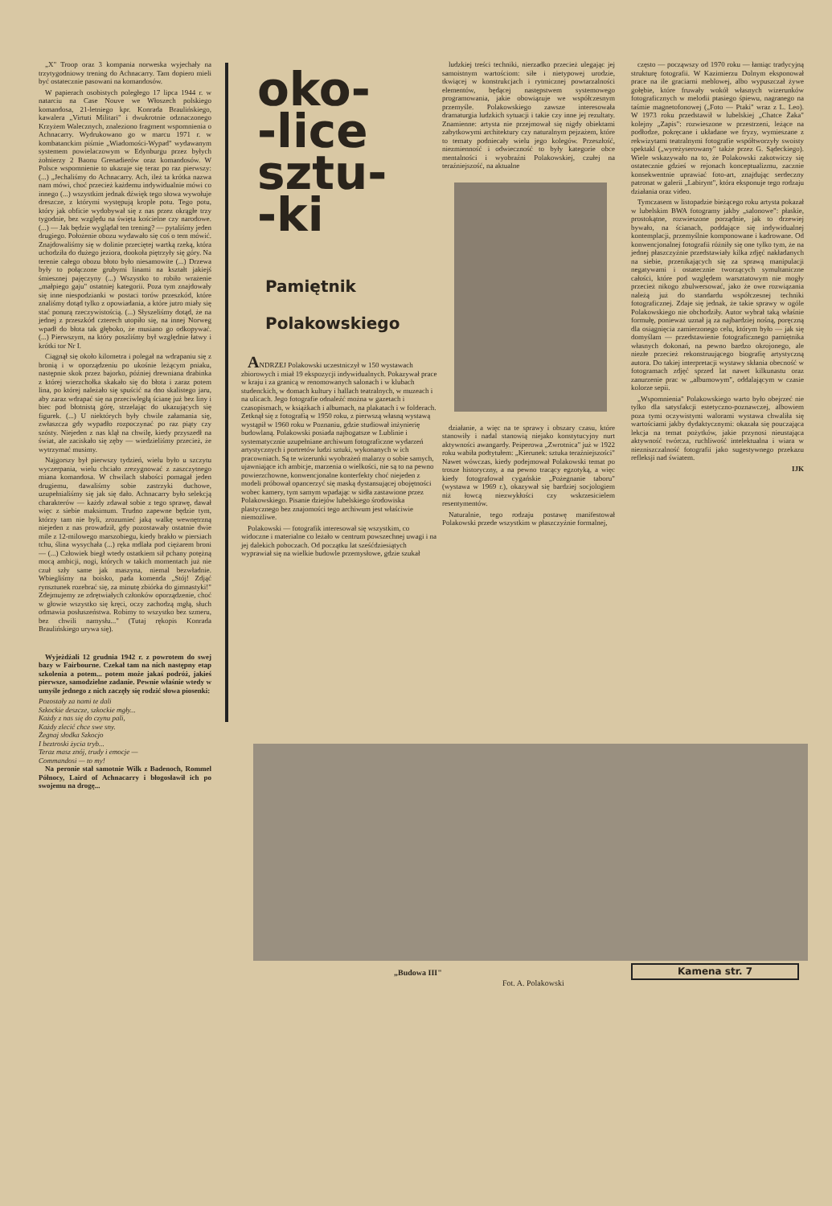„X" Troop oraz 3 kompania norweska wyjechały na trzytygodniowy trening do Achnacarry. Tam dopiero mieli być ostatecznie pasowani na komandosów.
W papierach osobistych poległego 17 lipca 1944 r. w natarciu na Case Nouve we Włoszech polskiego komandosa, 21-letniego kpr. Konrada Braulińskiego, kawalera „Virtuti Militari" i dwukrotnie odznaczonego Krzyżem Walecznych, znaleziono fragment wspomnienia o Achnacarry. Wydrukowano go w marcu 1971 r. w kombatanckim piśmie „Wiadomości-Wypad" wydawanym systemem powielaczowym w Edynburgu przez byłych żołnierzy 2 Baonu Grenadierów oraz komandosów. W Polsce wspomnienie to ukazuje się teraz po raz pierwszy: (...) „Jechaliśmy do Achnacarry. Ach, ileż ta krótka nazwa nam mówi, choć przecież każdemu indywidualnie mówi co innego (...) wszystkim jednak dźwięk tego słowa wywołuje dreszcze, z którymi występują krople potu. Tego potu, który jak obficie wydobywał się z nas przez okrągłe trzy tygodnie, bez względu na święta kościelne czy narodowe. (...) — Jak będzie wyglądał ten trening? — pytaliśmy jeden drugiego. Położenie obozu wydawało się coś o tem mówić. Znajdowaliśmy się w dolinie przeciętej wartką rzeką, która uchodziła do dużego jeziora, dookoła piętrzyły się góry. Na terenie całego obozu błoto było niesamowite (...) Drzewa były to połączone grubymi linami na kształt jakiejś śmiesznej pajęczyny (...) Wszystko to robiło wrażenie „małpiego gaju" ostatniej kategorii. Poza tym znajdowały się inne niespodzianki w postaci torów przeszkód, które znaliśmy dotąd tylko z opowiadania, a które jutro miały się stać ponurą rzeczywistością. (...) Słyszeliśmy dotąd, że na jednej z przeszkód czterech utopiło się, na innej Norweg wpadł do błota tak głęboko, że musiano go odkopywać. (...) Pierwszym, na który poszliśmy był względnie łatwy i krótki tor Nr I.
Ciągnął się około kilometra i polegał na wdrapaniu się z bronią i w oporządzeniu po ukośnie leżącym pniaku, następnie skok przez bajorko, później drewniana drabinka z której wierzchołka skakało się do błota i zaraz potem lina, po której należało się spuścić na dno skalistego jaru, aby zaraz wdrapać się na przeciwległą ścianę już bez liny i biec pod błotnistą górę, strzelając do ukazujących się figurek. (...) U niektórych były chwile załamania się, zwłaszcza gdy wypadło rozpoczynać po raz piąty czy szósty. Niejeden z nas klął na chwilę, kiedy przyszedł na świat, ale zaciskało się zęby — wiedzieliśmy przecież, że wytrzymać musimy.
Najgorszy był pierwszy tydzień, wielu było u szczytu wyczerpania, wielu chciało zrezygnować z zaszczytnego miana komandosa. W chwilach słabości pomagał jeden drugiemu, dawaliśmy sobie zastrzyki duchowe, uzupełnialiśmy się jak się dało. Achnacarry było selekcją charakterów — każdy zdawał sobie z tego sprawę, dawał więc z siebie maksimum. Trudno zapewne będzie tym, którzy tam nie byli, zrozumieć jaką walkę wewnętrzną niejeden z nas prowadził, gdy pozostawały ostatnie dwie mile z 12-milowego marszobiegu, kiedy brakło w piersiach tchu, ślina wysychała (...) ręka mdlała pod ciężarem broni — (...) Człowiek biegł wtedy ostatkiem sił pchany potężną mocą ambicji, nogi, których w takich momentach już nie czuł szły same jak maszyna, niemal bezwładnie. Wbiegliśmy na boisko, pada komenda „Stój! Zdjąć rynsztunek rozebrać się, za minutę zbiórka do gimnastyki!" Zdejmujemy ze zdrętwiałych członków oporządzenie, choć w głowie wszystko się kręci, oczy zachodzą mgłą, słuch odmawia posłuszeństwa. Robimy to wszystko bez szmeru, bez chwili namysłu..." (Tutaj rękopis Konrada Braulińskiego urywa się).
Wyjeżdżali 12 grudnia 1942 r. z powrotem do swej bazy w Fairbourne. Czekał tam na nich następny etap szkolenia a potem... potem może jakaś podróż, jakieś pierwsze, samodzielne zadanie. Pewnie właśnie wtedy w umyśle jednego z nich zaczęły się rodzić słowa piosenki:
Pozostały za nami te dali
Szkockie deszcze, szkockie mgły...
Każdy z nas się do czynu pali,
Każdy zlecić chce swe sny.
Żegnaj słodka Szkocjo
I beztroski życia tryb...
Teraz masz znój, trudy i emocje —
Commandosi — to my!
Na peronie stał samotnie Wilk z Badenoch, Rommel Północy, Laird of Achnacarry i błogosławił ich po swojemu na drogę...
oko-
-lice
sztu-
-ki
Pamiętnik
Polakowskiego
ANDRZEJ Polakowski uczestniczył w 150 wystawach zbiorowych i miał 19 ekspozycji indywidualnych. Pokazywał prace w kraju i za granicą w renomowanych salonach i w klubach studenckich, w domach kultury i hallach teatralnych, w muzeach i na ulicach. Jego fotografie odnaleźć można w gazetach i czasopismach, w książkach i albumach, na plakatach i w folderach. Zetknął się z fotografią w 1950 roku, z pierwszą własną wystawą wystąpił w 1960 roku w Poznaniu, gdzie studiował inżynierię budowlaną. Polakowski posiada najbogatsze w Lublinie i systematycznie uzupełniane archiwum fotograficzne wydarzeń artystycznych i portretów ludzi sztuki, wykonanych w ich pracowniach. Są te wizerunki wyobrażeń malarzy o sobie samych, ujawniające ich ambicje, marzenia o wielkości, nie są to na pewno powierzchowne, konwencjonalne konterfekty choć niejeden z modeli próbował opancerzyć się maską dystansującej obojętności wobec kamery, tym samym wpadając w sidła zastawione przez Polakowskiego. Pisanie dziejów lubelskiego środowiska plastycznego bez znajomości tego archiwum jest właściwie niemożliwe.
Polakowski — fotografik interesował się wszystkim, co widoczne i materialne co leżało w centrum powszechnej uwagi i na jej dalekich poboczach. Od początku lat sześćdziesiątych wyprawiał się na wielkie budowle przemysłowe, gdzie szukał
ludzkiej treści techniki, nierzadko przecież ulegając jej samoistnym wartościom: siłe i nietypowej urodzie, tkwiącej w konstrukcjach i rytmicznej powtarzalności elementów, będącej następstwem systemowego programowania, jakie obowiązuje we współczesnym przemyśle. Polakowskiego zawsze interesowała dramaturgia ludzkich sytuacji i takie czy inne jej rezultaty. Znamienne: artysta nie przejmował się nigdy obiektami zabytkowymi architektury czy naturalnym pejzażem, które to tematy podniecały wielu jego kolegów. Przeszłość, niezmienność i odwieczność to były kategorie obce mentalności i wyobraźni Polakowskiej, czułej na teraźniejszość, na aktualne
działanie, a więc na te sprawy i obszary czasu, które stanowiły i nadal stanowią niejako konstytucyjny nurt aktywności awangardy. Peiperowa „Zwrotnica" już w 1922 roku wabiła podtytułem: „Kierunek: sztuka teraźniejszości" Nawet wówczas, kiedy podejmował Polakowski temat po trosze historyczny, a na pewno tracący egzotyką, a więc kiedy fotografował cygańskie „Pożegnanie taboru" (wystawa w 1969 r.), okazywał się bardziej socjologiem niż łowcą niezwykłości czy wskrzesicielem resentymentów.
Naturalnie, tego rodzaju postawę manifestował Polakowski przede wszystkim w płaszczyźnie formalnej,
często — począwszy od 1970 roku — łamiąc tradycyjną strukturę fotografii. W Kazimierzu Dolnym eksponował prace na ile graciarni meblowej, albo wypuszczał żywe gołębie, które fruwały wokół własnych wizerunków fotograficznych w melodii ptasiego śpiewu, nagranego na taśmie magnetofonowej („Foto — Ptaki" wraz z L. Leo). W 1973 roku przedstawił w lubelskiej „Chatce Żaka" kolejny „Zapis": rozwieszone w przestrzeni, leżące na podłodze, pokręcane i układane we fryzy, wymieszane z rekwizytami teatralnymi fotografie współtworzyły swoisty spektakl („wyreżyserowany" także przez G. Sądeckiego). Wiele wskazywało na to, że Polakowski zakotwiczy się ostatecznie gdzieś w rejonach konceptualizmu, zacznie konsekwentnie uprawiać foto-art, znajdując serdeczny patronat w galerii „Labirynt", która eksponuje tego rodzaju działania oraz video.
Tymczasem w listopadzie bieżącego roku artysta pokazał w lubelskim BWA fotogramy jakby „salonowe": płaskie, prostokątne, rozwieszone porządnie, jak to drzewiej bywało, na ścianach, poddające się indywidualnej kontemplacji, przemyślnie komponowane i kadrowane. Od konwencjonalnej fotografii różniły się one tylko tym, że na jednej płaszczyźnie przedstawiały kilka zdjęć nakładanych na siebie, przenikających się za sprawą manipulacji negatywami i ostatecznie tworzących symultaniczne całości, które pod względem warsztatowym nie mogły przecież nikogo zbulwersować, jako że owe rozwiązania należą już do standardu współczesnej techniki fotograficznej. Zdaje się jednak, że takie sprawy w ogóle Polakowskiego nie obchodziły. Autor wybrał taką właśnie formułę, ponieważ uznał ją za najbardziej nośną, poręczną dla osiągnięcia zamierzonego celu, którym było — jak się domyślam — przedstawienie fotograficznego pamiętnika własnych dokonań, na pewno bardzo okrojonego, ale niezłe przecież rekonstruującego biografię artystyczną autora. Do takiej interpretacji wystawy skłania obecność w fotogramach zdjęć sprzed lat nawet kilkunastu oraz zanurzenie prac w „albumowym", oddalającym w czasie kolorze sepii.
„Wspomnienia" Polakowskiego warto było obejrzeć nie tylko dla satysfakcji estetyczno-poznawczej, albowiem poza tymi oczywistymi walorami wystawa chwaliła się wartościami jakby dydaktycznymi: okazała się pouczająca lekcja na temat pożytków, jakie przynosi nieustająca aktywność twórcza, ruchliwość intelektualna i wiara w niezniszczalność fotografii jako sugestywnego przekazu refleksji nad światem.
IJK
„Budowa III"
Fot. A. Polakowski
Kamena str. 7